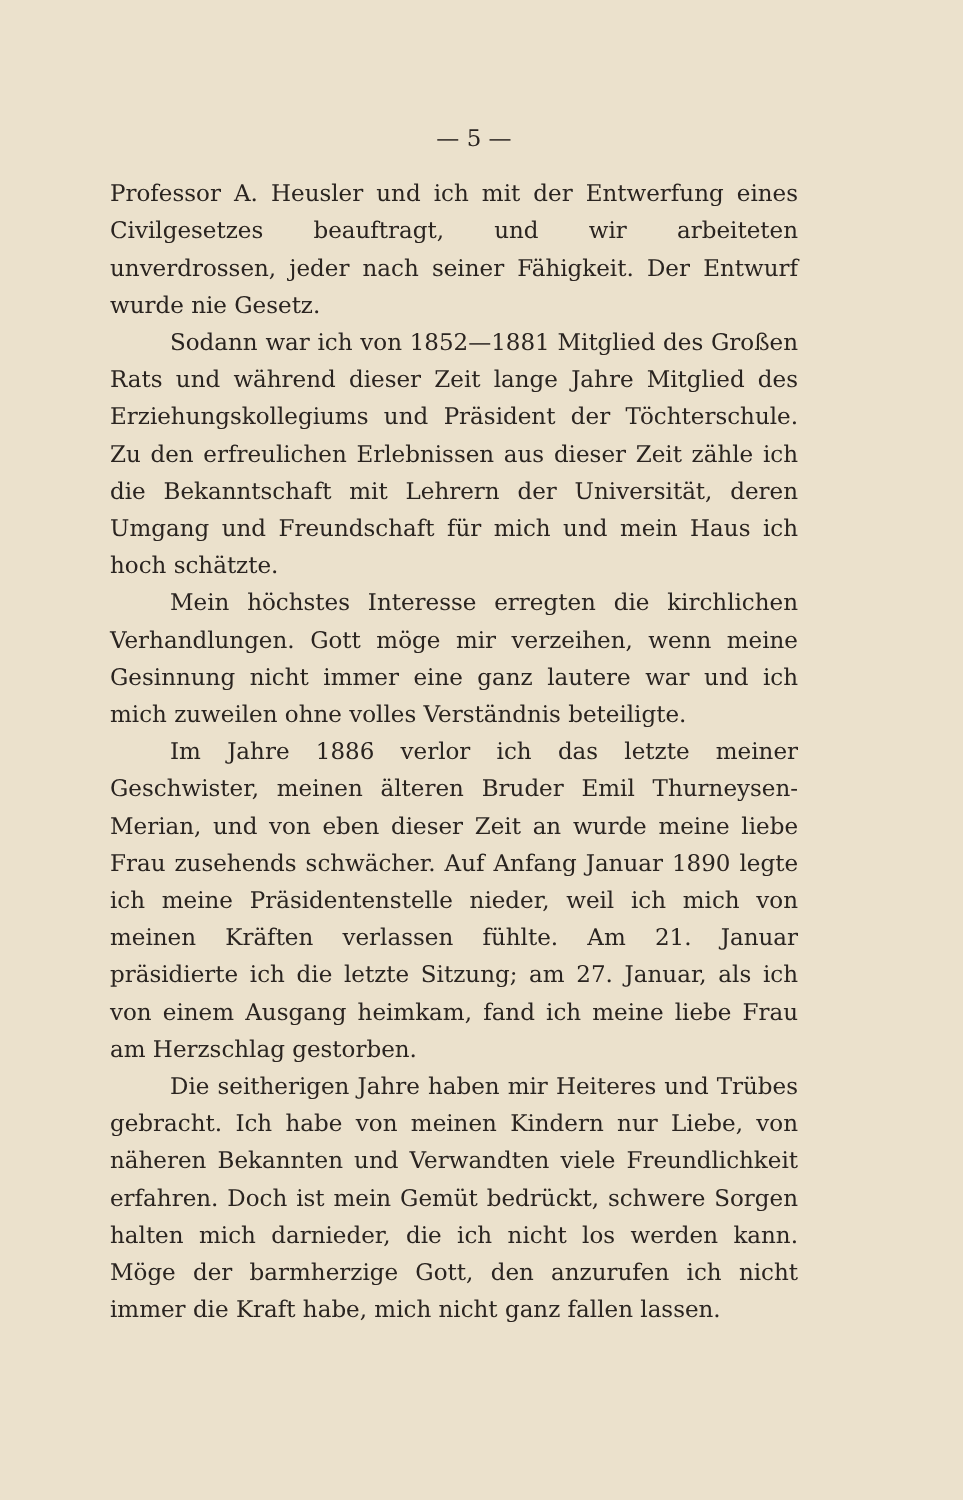— 5 —
Professor A. Heusler und ich mit der Entwerfung eines Civilgesetzes beauftragt, und wir arbeiteten unverdrossen, jeder nach seiner Fähigkeit. Der Entwurf wurde nie Gesetz.
Sodann war ich von 1852—1881 Mitglied des Großen Rats und während dieser Zeit lange Jahre Mitglied des Erziehungskollegiums und Präsident der Töchterschule. Zu den erfreulichen Erlebnissen aus dieser Zeit zähle ich die Bekanntschaft mit Lehrern der Universität, deren Umgang und Freundschaft für mich und mein Haus ich hoch schätzte.
Mein höchstes Interesse erregten die kirchlichen Verhandlungen. Gott möge mir verzeihen, wenn meine Gesinnung nicht immer eine ganz lautere war und ich mich zuweilen ohne volles Verständnis beteiligte.
Im Jahre 1886 verlor ich das letzte meiner Geschwister, meinen älteren Bruder Emil Thurneysen-Merian, und von eben dieser Zeit an wurde meine liebe Frau zusehends schwächer. Auf Anfang Januar 1890 legte ich meine Präsidentenstelle nieder, weil ich mich von meinen Kräften verlassen fühlte. Am 21. Januar präsidierte ich die letzte Sitzung; am 27. Januar, als ich von einem Ausgang heimkam, fand ich meine liebe Frau am Herzschlag gestorben.
Die seitherigen Jahre haben mir Heiteres und Trübes gebracht. Ich habe von meinen Kindern nur Liebe, von näheren Bekannten und Verwandten viele Freundlichkeit erfahren. Doch ist mein Gemüt bedrückt, schwere Sorgen halten mich darnieder, die ich nicht los werden kann. Möge der barmherzige Gott, den anzurufen ich nicht immer die Kraft habe, mich nicht ganz fallen lassen.